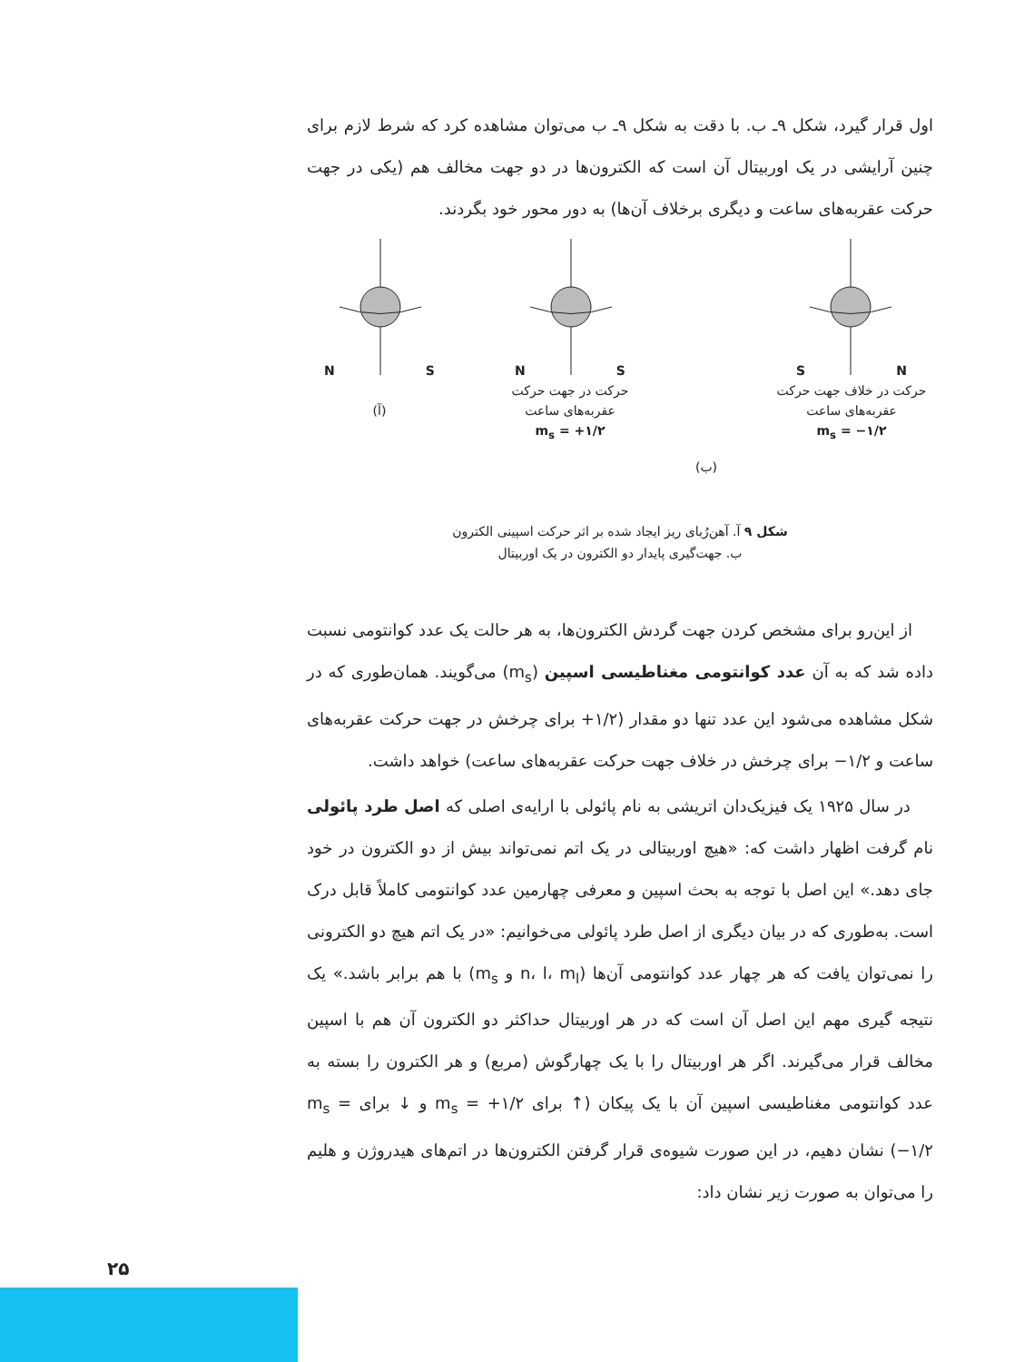اول قرار گیرد، شکل ۹ـ ب. با دقت به شکل ۹ـ ب می‌توان مشاهده کرد که شرط لازم برای چنین آرایشی در یک اوربیتال آن است که الکترون‌ها در دو جهت مخالف هم (یکی در جهت حرکت عقربه‌های ساعت و دیگری برخلاف آن‌ها) به دور محور خود بگردند.
NS
(آ)
NS
حرکت در جهت حرکت
عقربه‌های ساعت
m<sub>s</sub> = +۱/۲
(ب)
SN
حرکت در خلاف جهت حرکت
عقربه‌های ساعت
m<sub>s</sub> = −۱/۲
شکل ۹ آ. آهن‌رُبای ریز ایجاد شده بر اثر حرکت اسپینی الکترون
ب. جهت‌گیری پایدار دو الکترون در یک اوربیتال
از این‌رو برای مشخص کردن جهت گردش الکترون‌ها، به هر حالت یک عدد کوانتومی نسبت داده شد که به آن عدد کوانتومی مغناطیسی اسپین (m<sub>s</sub>) می‌گویند. همان‌طوری که در شکل مشاهده می‌شود این عدد تنها دو مقدار (۱/۲+ برای چرخش در جهت حرکت عقربه‌های ساعت و ۱/۲− برای چرخش در خلاف جهت حرکت عقربه‌های ساعت) خواهد داشت.
در سال ۱۹۲۵ یک فیزیک‌دان اتریشی به نام پائولی با ارایه‌ی اصلی که اصل طرد پائولی نام گرفت اظهار داشت که: «هیچ اوربیتالی در یک اتم نمی‌تواند بیش از دو الکترون در خود جای دهد.» این اصل با توجه به بحث اسپین و معرفی چهارمین عدد کوانتومی کاملاً قابل درک است. به‌طوری که در بیان دیگری از اصل طرد پائولی می‌خوانیم: «در یک اتم هیچ دو الکترونی را نمی‌توان یافت که هر چهار عدد کوانتومی آن‌ها (n، l، m<sub>l</sub> و m<sub>s</sub>) با هم برابر باشد.» یک نتیجه گیری مهم این اصل آن است که در هر اوربیتال حداکثر دو الکترون آن هم با اسپین مخالف قرار می‌گیرند. اگر هر اوربیتال را با یک چهارگوش (مربع) و هر الکترون را بسته به عدد کوانتومی مغناطیسی اسپین آن با یک پیکان (↑ برای m<sub>s</sub> = +۱/۲ و ↓ برای m<sub>s</sub> = −۱/۲) نشان دهیم، در این صورت شیوه‌ی قرار گرفتن الکترون‌ها در اتم‌های هیدروژن و هلیم را می‌توان به صورت زیر نشان داد:
۲۵